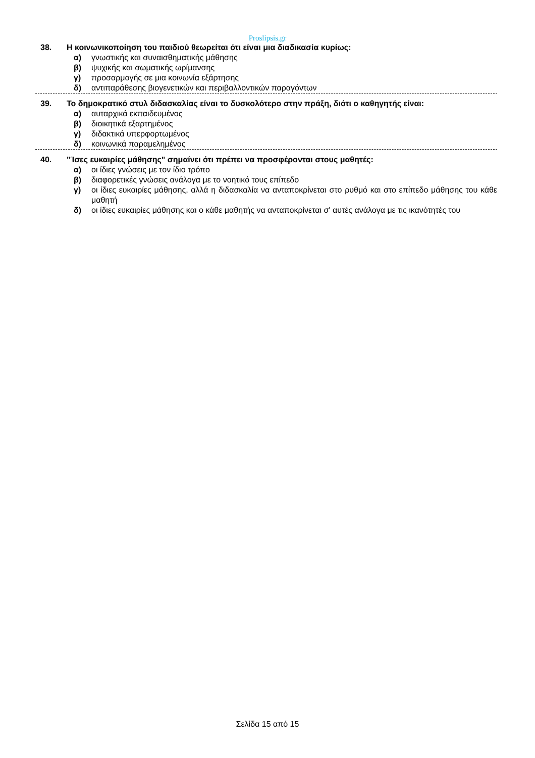Proslipsis.gr
38. Η κοινωνικοποίηση του παιδιού θεωρείται ότι είναι μια διαδικασία κυρίως:
α) γνωστικής και συναισθηματικής μάθησης
β) ψυχικής και σωματικής ωρίμανσης
γ) προσαρμογής σε μια κοινωνία εξάρτησης
δ) αντιπαράθεσης βιογενετικών και περιβαλλοντικών παραγόντων
39. Το δημοκρατικό στυλ διδασκαλίας είναι το δυσκολότερο στην πράξη, διότι ο καθηγητής είναι:
α) αυταρχικά εκπαιδευμένος
β) διοικητικά εξαρτημένος
γ) διδακτικά υπερφορτωμένος
δ) κοινωνικά παραμελημένος
40. "Ίσες ευκαιρίες μάθησης" σημαίνει ότι πρέπει να προσφέρονται στους μαθητές:
α) οι ίδιες γνώσεις με τον ίδιο τρόπο
β) διαφορετικές γνώσεις ανάλογα με το νοητικό τους επίπεδο
γ) οι ίδιες ευκαιρίες μάθησης, αλλά η διδασκαλία να ανταποκρίνεται στο ρυθμό και στο επίπεδο μάθησης του κάθε μαθητή
δ) οι ίδιες ευκαιρίες μάθησης και ο κάθε μαθητής να ανταποκρίνεται σ' αυτές ανάλογα με τις ικανότητές του
Σελίδα 15 από 15